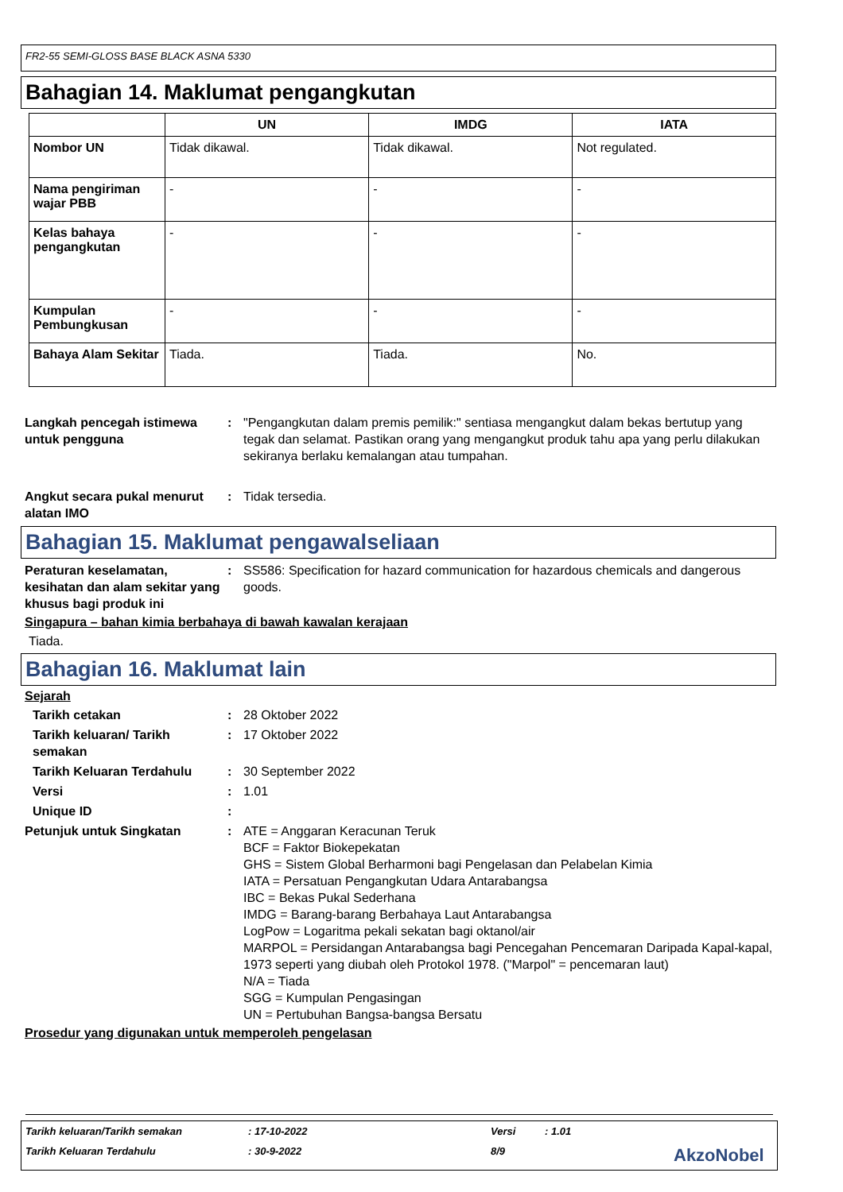FR2-55 SEMI-GLOSS BASE BLACK ASNA 5330
Bahagian 14. Maklumat pengangkutan
| | UN | IMDG | IATA |
| --- | --- | --- | --- |
| Nombor UN | Tidak dikawal. | Tidak dikawal. | Not regulated. |
| Nama pengiriman wajar PBB | - | - | - |
| Kelas bahaya pengangkutan | - | - | - |
| Kumpulan Pembungkusan | - | - | - |
| Bahaya Alam Sekitar | Tiada. | Tiada. | No. |
Langkah pencegah istimewa untuk pengguna
: "Pengangkutan dalam premis pemilik:" sentiasa mengangkut dalam bekas bertutup yang tegak dan selamat. Pastikan orang yang mengangkut produk tahu apa yang perlu dilakukan sekiranya berlaku kemalangan atau tumpahan.
Angkut secara pukal menurut alatan IMO
: Tidak tersedia.
Bahagian 15. Maklumat pengawalseliaan
Peraturan keselamatan, kesihatan dan alam sekitar yang khusus bagi produk ini
: SS586: Specification for hazard communication for hazardous chemicals and dangerous goods.
Singapura – bahan kimia berbahaya di bawah kawalan kerajaan
Tiada.
Bahagian 16. Maklumat lain
Sejarah
Tarikh cetakan : 28 Oktober 2022
Tarikh keluaran/ Tarikh semakan
: 17 Oktober 2022
Tarikh Keluaran Terdahulu : 30 September 2022
Versi : 1.01
Unique ID :
Petunjuk untuk Singkatan : ATE = Anggaran Keracunan Teruk
BCF = Faktor Biokepekatan
GHS = Sistem Global Berharmoni bagi Pengelasan dan Pelabelan Kimia
IATA = Persatuan Pengangkutan Udara Antarabangsa
IBC = Bekas Pukal Sederhana
IMDG = Barang-barang Berbahaya Laut Antarabangsa
LogPow = Logaritma pekali sekatan bagi oktanol/air
MARPOL = Persidangan Antarabangsa bagi Pencegahan Pencemaran Daripada Kapal-kapal, 1973 seperti yang diubah oleh Protokol 1978. ("Marpol" = pencemaran laut)
N/A = Tiada
SGG = Kumpulan Pengasingan
UN = Pertubuhan Bangsa-bangsa Bersatu
Prosedur yang digunakan untuk memperoleh pengelasan
Tarikh keluaran/Tarikh semakan: 17-10-2022 Versi: 1.01
Tarikh Keluaran Terdahulu: 30-9-2022 8/9 AkzoNobel